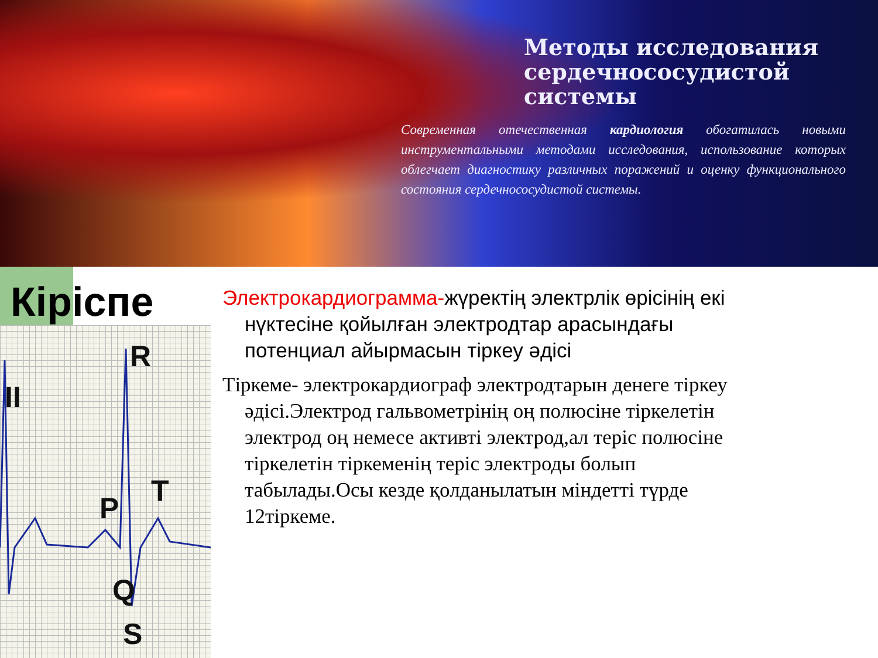Методы исследования
сердечнососудистой системы
Современная отечественная кардиология обогатилась новыми инструментальными методами исследования, использование которых облегчает диагностику различных поражений и оценку функционального состояния сердечнососудистой системы.
Кіріспе
II
R
P
T
Q
S
Электрокардиограмма-жүректің электрлік өрісінің екі нүктесіне қойылған электродтар арасындағы потенциал айырмасын тіркеу әдісі
Тіркеме- электрокардиограф электродтарын денеге тіркеу әдісі.Электрод гальвометрінің оң полюсіне тіркелетін электрод оң немесе активті электрод,ал теріс полюсіне тіркелетін тіркеменің теріс электроды болып табылады.Осы кезде қолданылатын міндетті түрде 12тіркеме.